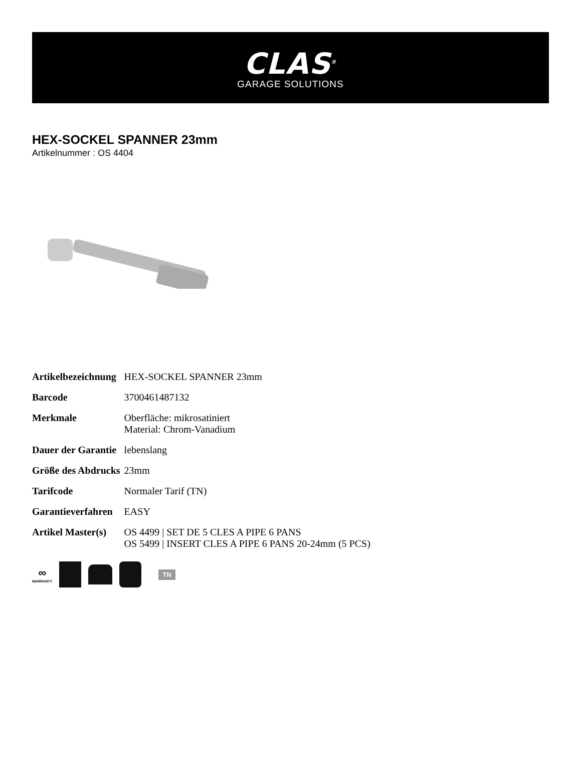CLAS<sup>®</sup>
GARAGE SOLUTIONS
HEX-SOCKEL SPANNER 23mm
Artikelnummer : OS 4404
| Artikelbezeichnung | HEX-SOCKEL SPANNER 23mm |
| Barcode | 3700461487132 |
| Merkmale | Oberfläche: mikrosatiniert Material: Chrom-Vanadium |
| Dauer der Garantie | lebenslang |
| Größe des Abdrucks | 23mm |
| Tarifcode | Normaler Tarif (TN) |
| Garantieverfahren | EASY |
| Artikel Master(s) | OS 4499 / SET DE 5 CLES A PIPE 6 PANS OS 5499 / INSERT CLES A PIPE 6 PANS 20-24mm (5 PCS) |
∞
WARRANTY
TN